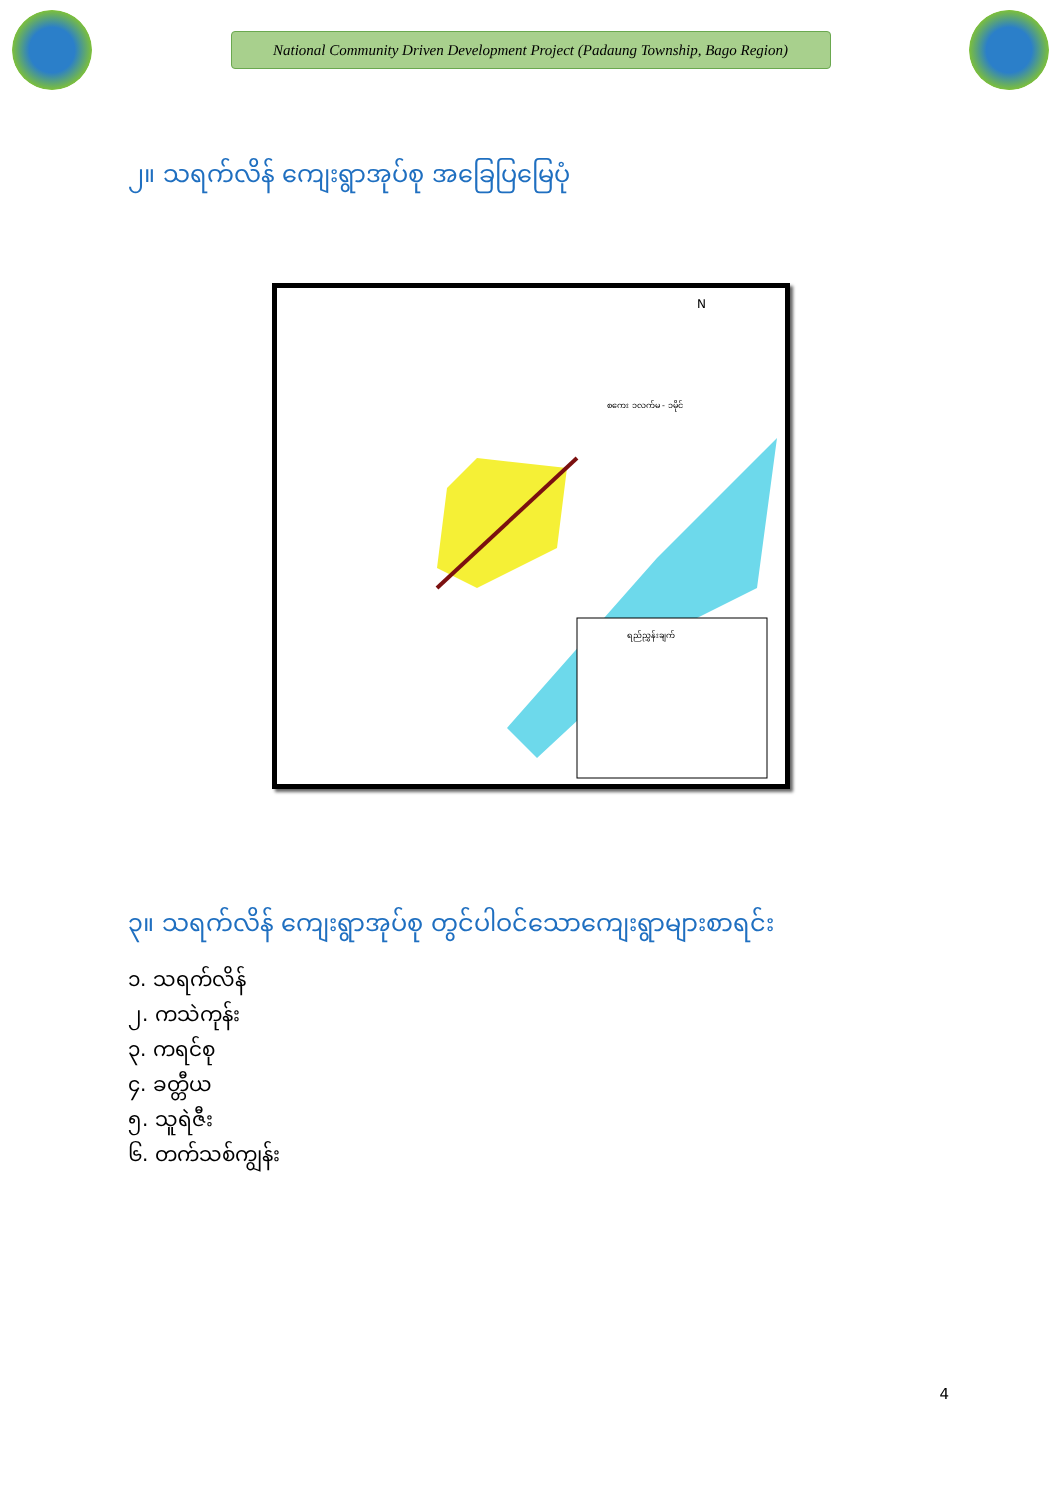National Community Driven Development Project (Padaung Township, Bago Region)
၂။ သရက်လိန် ကျေးရွာအုပ်စု အခြေပြမြေပုံ
N
စကေး ၁လက်မ - ၁မိုင်
ရည်ညွှန်းချက်
၃။ သရက်လိန် ကျေးရွာအုပ်စု တွင်ပါဝင်သောကျေးရွာများစာရင်း
၁. သရက်လိန်
၂. ကသဲကုန်း
၃. ကရင်စု
၄. ခတ္တီယ
၅. သူရဲဇီး
၆. တက်သစ်ကျွန်း
4